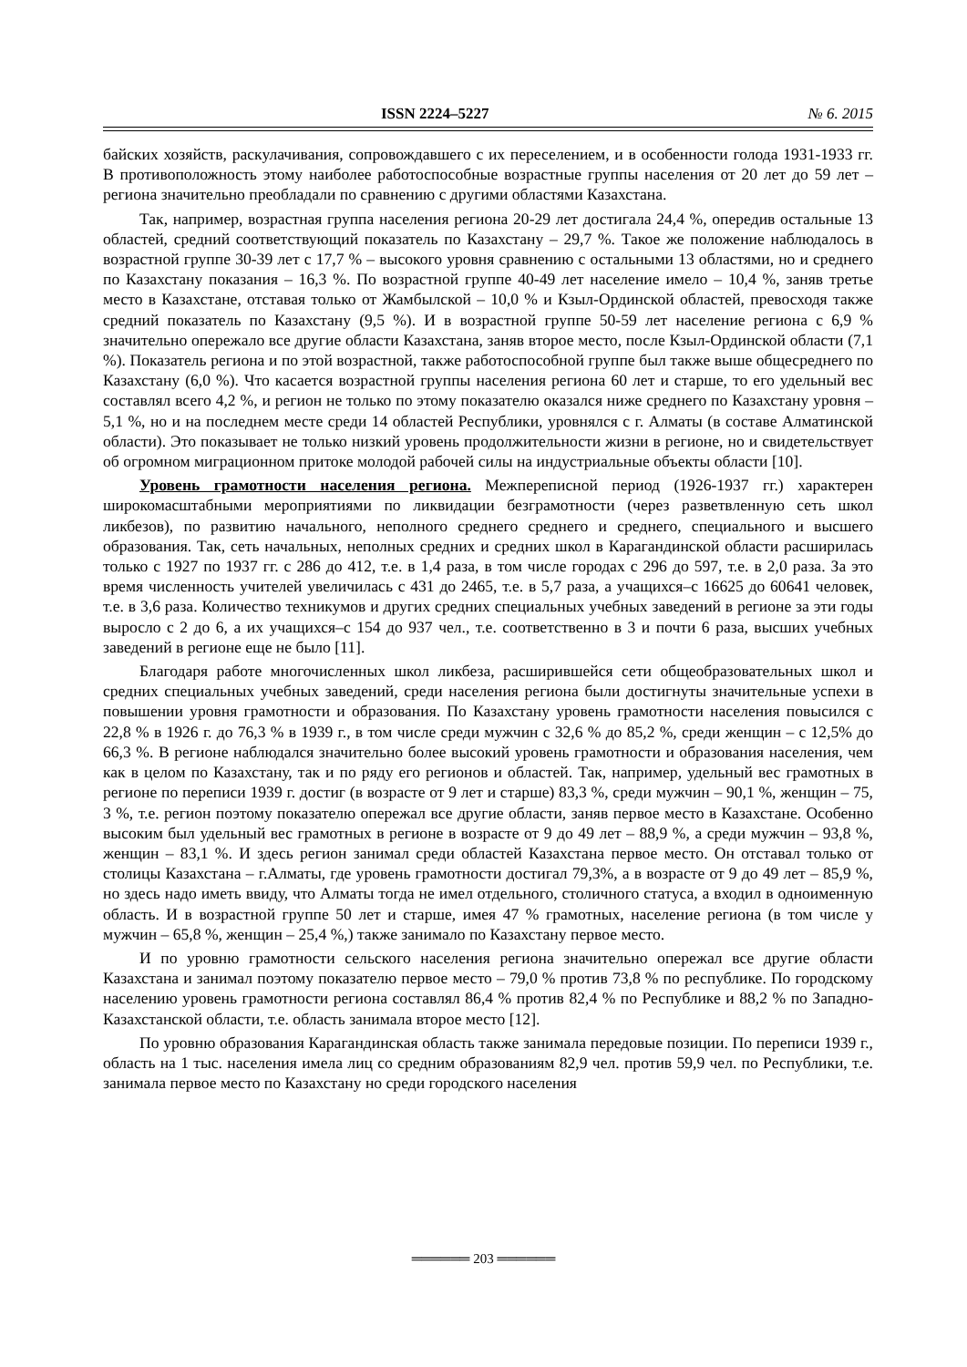ISSN 2224–5227 № 6. 2015
байских хозяйств, раскулачивания, сопровождавшего с их переселением, и в особенности голода 1931-1933 гг. В противоположность этому наиболее работоспособные возрастные группы населения от 20 лет до 59 лет – региона значительно преобладали по сравнению с другими областями Казахстана.
Так, например, возрастная группа населения региона 20-29 лет достигала 24,4 %, опередив остальные 13 областей, средний соответствующий показатель по Казахстану – 29,7 %. Такое же положение наблюдалось в возрастной группе 30-39 лет с 17,7 % – высокого уровня сравнению с остальными 13 областями, но и среднего по Казахстану показания – 16,3 %. По возрастной группе 40-49 лет население имело – 10,4 %, заняв третье место в Казахстане, отставая только от Жамбылской – 10,0 % и Кзыл-Ординской областей, превосходя также средний показатель по Казахстану (9,5 %). И в возрастной группе 50-59 лет население региона с 6,9 % значительно опережало все другие области Казахстана, заняв второе место, после Кзыл-Ординской области (7,1 %). Показатель региона и по этой возрастной, также работоспособной группе был также выше общесреднего по Казахстану (6,0 %). Что касается возрастной группы населения региона 60 лет и старше, то его удельный вес составлял всего 4,2 %, и регион не только по этому показателю оказался ниже среднего по Казахстану уровня – 5,1 %, но и на последнем месте среди 14 областей Республики, уровнялся с г. Алматы (в составе Алматинской области). Это показывает не только низкий уровень продолжительности жизни в регионе, но и свидетельствует об огромном миграционном притоке молодой рабочей силы на индустриальные объекты области [10].
Уровень грамотности населения региона. Межпереписной период (1926-1937 гг.) характерен широкомасштабными мероприятиями по ликвидации безграмотности (через разветвленную сеть школ ликбезов), по развитию начального, неполного среднего среднего и среднего, специального и высшего образования. Так, сеть начальных, неполных средних и средних школ в Карагандинской области расширилась только с 1927 по 1937 гг. с 286 до 412, т.е. в 1,4 раза, в том числе городах с 296 до 597, т.е. в 2,0 раза. За это время численность учителей увеличилась с 431 до 2465, т.е. в 5,7 раза, а учащихся–с 16625 до 60641 человек, т.е. в 3,6 раза. Количество техникумов и других средних специальных учебных заведений в регионе за эти годы выросло с 2 до 6, а их учащихся–с 154 до 937 чел., т.е. соответственно в 3 и почти 6 раза, высших учебных заведений в регионе еще не было [11].
Благодаря работе многочисленных школ ликбеза, расширившейся сети общеобразовательных школ и средних специальных учебных заведений, среди населения региона были достигнуты значительные успехи в повышении уровня грамотности и образования. По Казахстану уровень грамотности населения повысился с 22,8 % в 1926 г. до 76,3 % в 1939 г., в том числе среди мужчин с 32,6 % до 85,2 %, среди женщин – с 12,5% до 66,3 %. В регионе наблюдался значительно более высокий уровень грамотности и образования населения, чем как в целом по Казахстану, так и по ряду его регионов и областей. Так, например, удельный вес грамотных в регионе по переписи 1939 г. достиг (в возрасте от 9 лет и старше) 83,3 %, среди мужчин – 90,1 %, женщин – 75, 3 %, т.е. регион поэтому показателю опережал все другие области, заняв первое место в Казахстане. Особенно высоким был удельный вес грамотных в регионе в возрасте от 9 до 49 лет – 88,9 %, а среди мужчин – 93,8 %, женщин – 83,1 %. И здесь регион занимал среди областей Казахстана первое место. Он отставал только от столицы Казахстана – г.Алматы, где уровень грамотности достигал 79,3%, а в возрасте от 9 до 49 лет – 85,9 %, но здесь надо иметь ввиду, что Алматы тогда не имел отдельного, столичного статуса, а входил в одноименную область. И в возрастной группе 50 лет и старше, имея 47 % грамотных, население региона (в том числе у мужчин – 65,8 %, женщин – 25,4 %,) также занимало по Казахстану первое место.
И по уровню грамотности сельского населения региона значительно опережал все другие области Казахстана и занимал поэтому показателю первое место – 79,0 % против 73,8 % по республике. По городскому населению уровень грамотности региона составлял 86,4 % против 82,4 % по Республике и 88,2 % по Западно-Казахстанской области, т.е. область занимала второе место [12].
По уровню образования Карагандинская область также занимала передовые позиции. По переписи 1939 г., область на 1 тыс. населения имела лиц со средним образованиям 82,9 чел. против 59,9 чел. по Республики, т.е. занимала первое место по Казахстану но среди городского населения
══════ 203 ══════